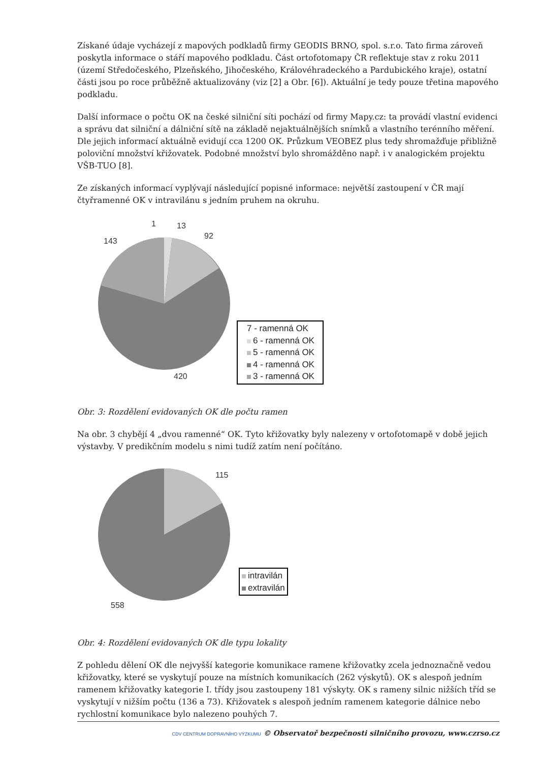Získané údaje vycházejí z mapových podkladů firmy GEODIS BRNO, spol. s.r.o. Tato firma zároveň poskytla informace o stáří mapového podkladu. Část ortofotomapy ČR reflektuje stav z roku 2011 (území Středočeského, Plzeňského, Jihočeského, Královéhradeckého a Pardubického kraje), ostatní části jsou po roce průběžně aktualizovány (viz [2] a Obr. [6]). Aktuální je tedy pouze třetina mapového podkladu.
Další informace o počtu OK na české silniční síti pochází od firmy Mapy.cz: ta provádí vlastní evidenci a správu dat silniční a dálniční sítě na základě nejaktuálnějších snímků a vlastního terénního měření. Dle jejich informací aktuálně evidují cca 1200 OK. Průzkum VEOBEZ plus tedy shromažďuje přibližně poloviční množství křižovatek. Podobné množství bylo shromážděno např. i v analogickém projektu VŠB-TUO [8].
Ze získaných informací vyplývají následující popisné informace: největší zastoupení v ČR mají čtyřramenné OK v intravilánu s jedním pruhem na okruhu.
1 13
92
143
420
7 - ramenná OK
6 - ramenná OK
5 - ramenná OK
4 - ramenná OK
3 - ramenná OK
Obr. 3: Rozdělení evidovaných OK dle počtu ramen
Na obr. 3 chybějí 4 „dvou ramenné“ OK. Tyto křižovatky byly nalezeny v ortofotomapě v době jejich výstavby. V predikčním modelu s nimi tudíž zatím není počítáno.
115
558
intravilán
extravilán
Obr. 4: Rozdělení evidovaných OK dle typu lokality
Z pohledu dělení OK dle nejvyšší kategorie komunikace ramene křižovatky zcela jednoznačně vedou křižovatky, které se vyskytují pouze na místních komunikacích (262 výskytů). OK s alespoň jedním ramenem křižovatky kategorie I. třídy jsou zastoupeny 181 výskyty. OK s rameny silnic nižších tříd se vyskytují v nižším počtu (136 a 73). Křižovatek s alespoň jedním ramenem kategorie dálnice nebo rychlostní komunikace bylo nalezeno pouhých 7.
CDV CENTRUM DOPRAVNÍHO VÝZKUMU © Observatoř bezpečnosti silničního provozu, www.czrso.cz